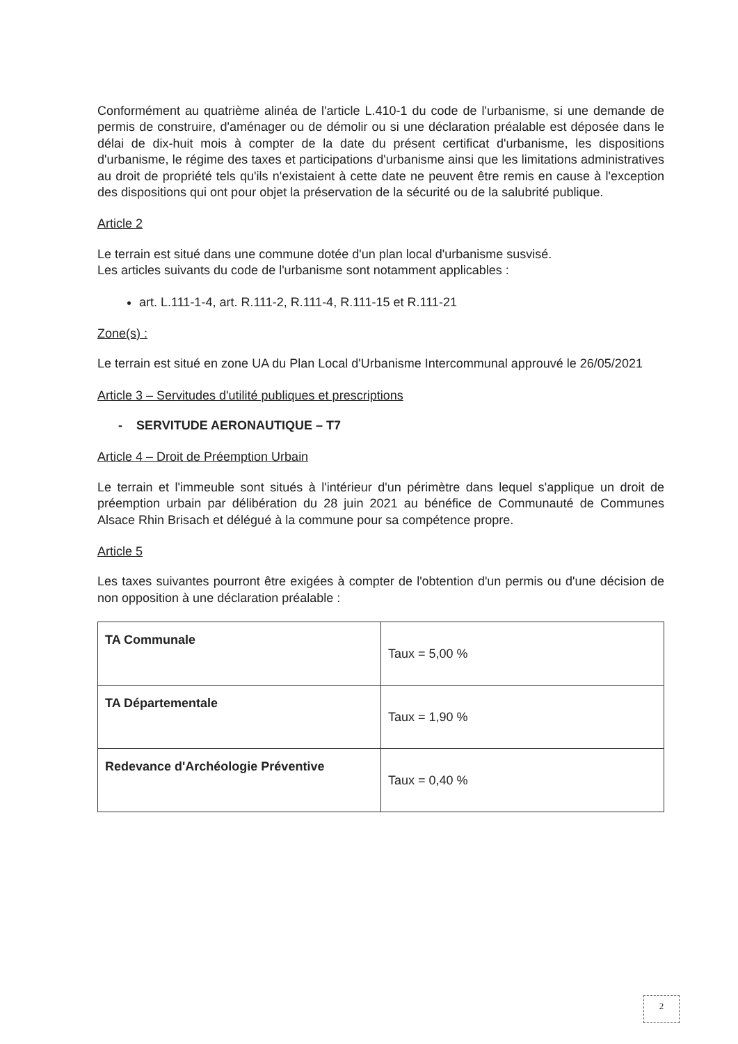Conformément au quatrième alinéa de l'article L.410-1 du code de l'urbanisme, si une demande de permis de construire, d'aménager ou de démolir ou si une déclaration préalable est déposée dans le délai de dix-huit mois à compter de la date du présent certificat d'urbanisme, les dispositions d'urbanisme, le régime des taxes et participations d'urbanisme ainsi que les limitations administratives au droit de propriété tels qu'ils n'existaient à cette date ne peuvent être remis en cause à l'exception des dispositions qui ont pour objet la préservation de la sécurité ou de la salubrité publique.
Article 2
Le terrain est situé dans une commune dotée d'un plan local d'urbanisme susvisé.
Les articles suivants du code de l'urbanisme sont notamment applicables :
art. L.111-1-4, art. R.111-2, R.111-4, R.111-15 et R.111-21
Zone(s) :
Le terrain est situé en zone UA du Plan Local d'Urbanisme Intercommunal approuvé le 26/05/2021
Article 3 – Servitudes d'utilité publiques et prescriptions
- SERVITUDE AERONAUTIQUE – T7
Article 4 – Droit de Préemption Urbain
Le terrain et l'immeuble sont situés à l'intérieur d'un périmètre dans lequel s'applique un droit de préemption urbain par délibération du 28 juin 2021 au bénéfice de Communauté de Communes Alsace Rhin Brisach et délégué à la commune pour sa compétence propre.
Article 5
Les taxes suivantes pourront être exigées à compter de l'obtention d'un permis ou d'une décision de non opposition à une déclaration préalable :
| TA Communale | Taux = 5,00 % |
| TA Départementale | Taux = 1,90 % |
| Redevance d'Archéologie Préventive | Taux = 0,40 % |
2